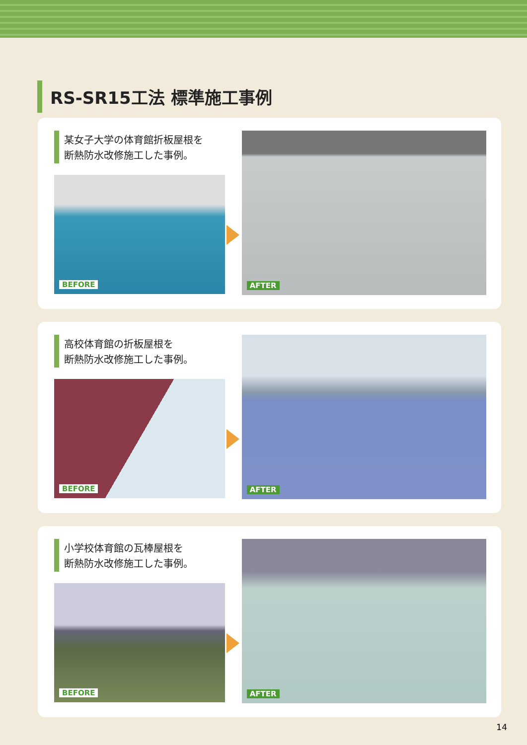RS-SR15工法 標準施工事例
某女子大学の体育館折板屋根を
断熱防水改修施工した事例。
BEFORE
AFTER
高校体育館の折板屋根を
断熱防水改修施工した事例。
BEFORE
AFTER
小学校体育館の瓦棒屋根を
断熱防水改修施工した事例。
BEFORE
AFTER
14